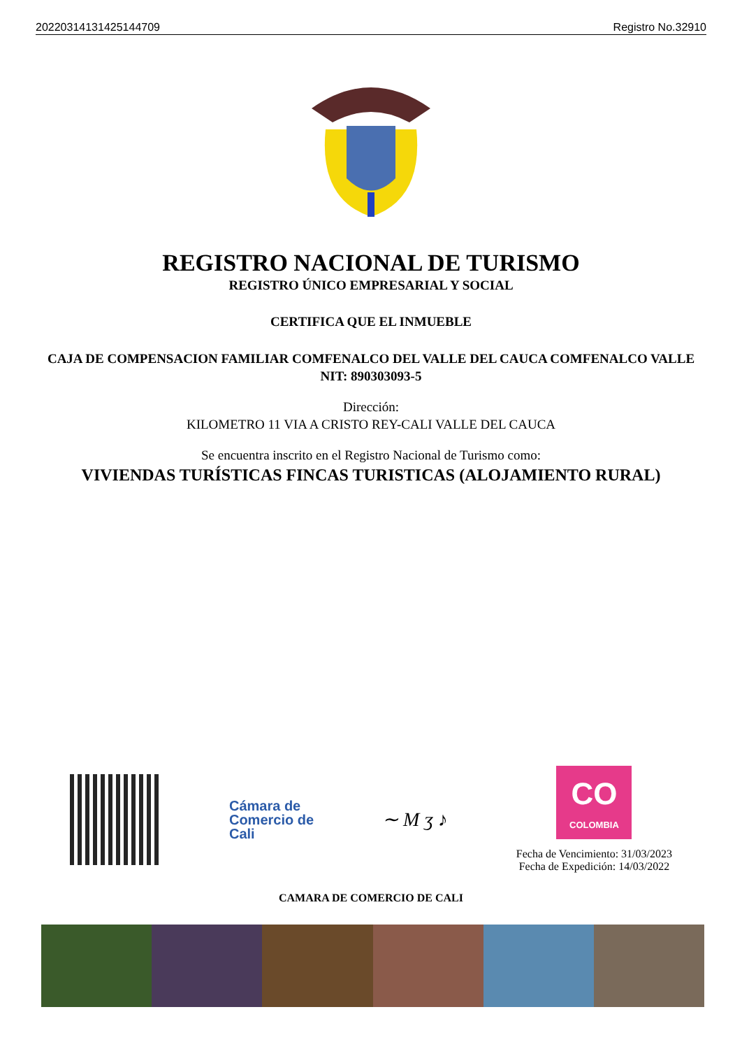20220314131425144709 Registro No.32910
REGISTRO NACIONAL DE TURISMO
REGISTRO ÚNICO EMPRESARIAL Y SOCIAL
CERTIFICA QUE EL INMUEBLE
CAJA DE COMPENSACION FAMILIAR COMFENALCO DEL VALLE DEL CAUCA COMFENALCO VALLE
NIT: 890303093-5
Dirección:
KILOMETRO 11 VIA A CRISTO REY-CALI VALLE DEL CAUCA
Se encuentra inscrito en el Registro Nacional de Turismo como:
VIVIENDAS TURÍSTICAS FINCAS TURISTICAS (ALOJAMIENTO RURAL)
Cámara de
Comercio de
Cali
∼ M ʒ ♪
CO
COLOMBIA
Fecha de Vencimiento: 31/03/2023
Fecha de Expedición: 14/03/2022
CAMARA DE COMERCIO DE CALI